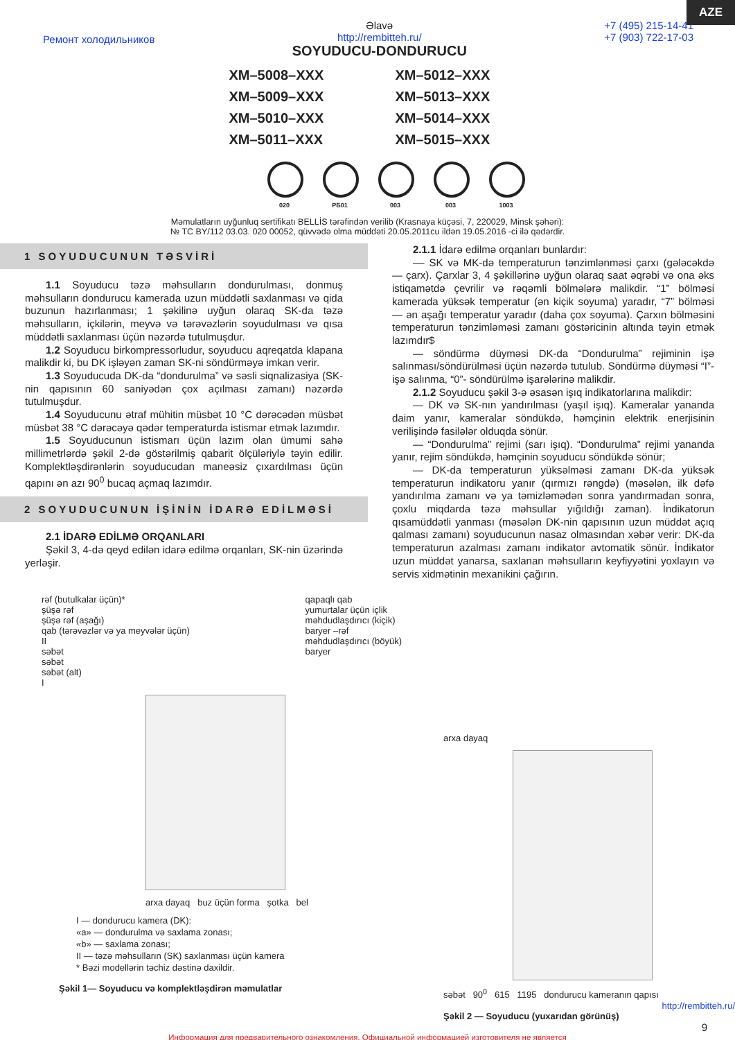AZE
Ремонт холодильников Əlavə
http://rembitteh.ru/
SOYUDUCU-DONDURUCU +7 (495) 215-14-41
+7 (903) 722-17-03
XM–5008–XXX
XM–5012–XXX
XM–5009–XXX
XM–5013–XXX
XM–5010–XXX
XM–5014–XXX
XM–5011–XXX
XM–5015–XXX
020 РБ01 003 003 1003
Məmulatların uyğunluq sertifikatı BELLİS tərəfindən verilib (Krasnaya küçəsi, 7, 220029, Minsk şəhəri):
№ TC BY/112 03.03. 020 00052, qüvvədə olma müddəti 20.05.2011cu ildən 19.05.2016 -ci ilə qədərdir.
1 SOYUDUCUNUN TƏSVİRİ
1.1 Soyuducu təzə məhsulların dondurulması, donmuş məhsulların dondurucu kamerada uzun müddətli saxlanması və qida buzunun hazırlanması; 1 şəkilinə uyğun olaraq SK-da təzə məhsulların, içkilərin, meyvə və tərəvəzlərin soyudulması və qısa müddətli saxlanması üçün nəzərdə tutulmuşdur.
1.2 Soyuducu birkompressorludur, soyuducu aqreqatda klapana malikdir ki, bu DK işləyən zaman SK-ni söndürməyə imkan verir.
1.3 Soyuducuda DK-da “dondurulma” və səsli siqnalizasiya (SK-nin qapısının 60 saniyədən çox açılması zamanı) nəzərdə tutulmuşdur.
1.4 Soyuducunu ətraf mühitin müsbət 10 °C dərəcədən müsbət müsbət 38 °C dərəcəyə qədər temperaturda istismar etmək lazımdır.
1.5 Soyuducunun istismarı üçün lazım olan ümumi sahə millimetrlərdə şəkil 2-də göstərilmiş qabarit ölçüləriylə təyin edilir. Komplektləşdirənlərin soyuducudan maneəsiz çıxardılması üçün qapını ən azı 90<sup>0</sup> bucaq açmaq lazımdır.
2 SOYUDUCUNUN İŞİNİN İDARƏ EDİLMƏSİ
2.1 İDARƏ EDİLMƏ ORQANLARI
Şəkil 3, 4-də qeyd edilən idarə edilmə orqanları, SK-nin üzərində yerləşir.
2.1.1 İdarə edilmə orqanları bunlardır:
–– SK və MK-də temperaturun tənzimlənməsi çarxı (gələcəkdə — çarx). Çarxlar 3, 4 şəkillərinə uyğun olaraq saat əqrəbi və ona əks istiqamətdə çevrilir və rəqəmli bölmələrə malikdir. “1” bölməsi kamerada yüksək temperatur (ən kiçik soyuma) yaradır, “7” bölməsi — ən aşağı temperatur yaradır (daha çox soyuma). Çarxın bölməsini temperaturun tənzimləməsi zamanı göstəricinin altında təyin etmək lazımdır$
— söndürmə düyməsi DK-da “Dondurulma” rejiminin işə salınması/söndürülməsi üçün nəzərdə tutulub. Söndürmə düyməsi “I”- işə salınma, “0”- söndürülmə işarələrinə malikdir.
2.1.2 Soyuducu şəkil 3-ə əsasən işıq indikatorlarına malikdir:
— DK və SK-nın yandırılması (yaşıl işıq). Kameralar yananda daim yanır, kameralar söndükdə, həmçinin elektrik enerjisinin verilişində fasilələr olduqda sönür.
— “Dondurulma” rejimi (sarı işıq). “Dondurulma” rejimi yananda yanır, rejim söndükdə, həmçinin soyuducu söndükdə sönür;
— DK-da temperaturun yüksəlməsi zamanı DK-da yüksək temperaturun indikatoru yanır (qırmızı rəngdə) (məsələn, ilk dəfə yandırılma zamanı və ya təmizləmədən sonra yandırmadan sonra, çoxlu miqdarda təzə məhsullar yığıldığı zaman). İndikatorun qısamüddətli yanması (məsələn DK-nin qapısının uzun müddət açıq qalması zamanı) soyuducunun nasaz olmasından xəbər verir: DK-da temperaturun azalması zamanı indikator avtomatik sönür. İndikator uzun müddət yanarsa, saxlanan məhsulların keyfiyyətini yoxlayın və servis xidmətinin mexanikini çağırın.
rəf (butulkalar üçün)*
şüşə rəf
şüşə rəf (aşağı)
qab (tərəvəzlər və ya meyvələr üçün)
II
səbət
səbət
səbət (alt)
I qapaqlı qab
yumurtalar üçün içlik
məhdudlaşdırıcı (kiçik)
baryer –rəf
məhdudlaşdırıcı (böyük)
baryer
arxa dayaq buz üçün forma şotka bel
I — dondurucu kamera (DK):
«a» — dondurulma və saxlama zonası;
«b» — saxlama zonası;
II — təzə məhsulların (SK) saxlanması üçün kamera
* Bəzi modellərin təchiz dəstinə daxildir.
Şəkil 1— Soyuducu və komplektləşdirən məmulatlar
arxa dayaq
səbət 90<sup>0</sup> 615 1195 dondurucu kameranın qapısı
http://rembitteh.ru/
Şəkil 2 — Soyuducu (yuxarıdan görünüş)
9
Информация для предварительного ознакомления. Официальной информацией изготовителя не является